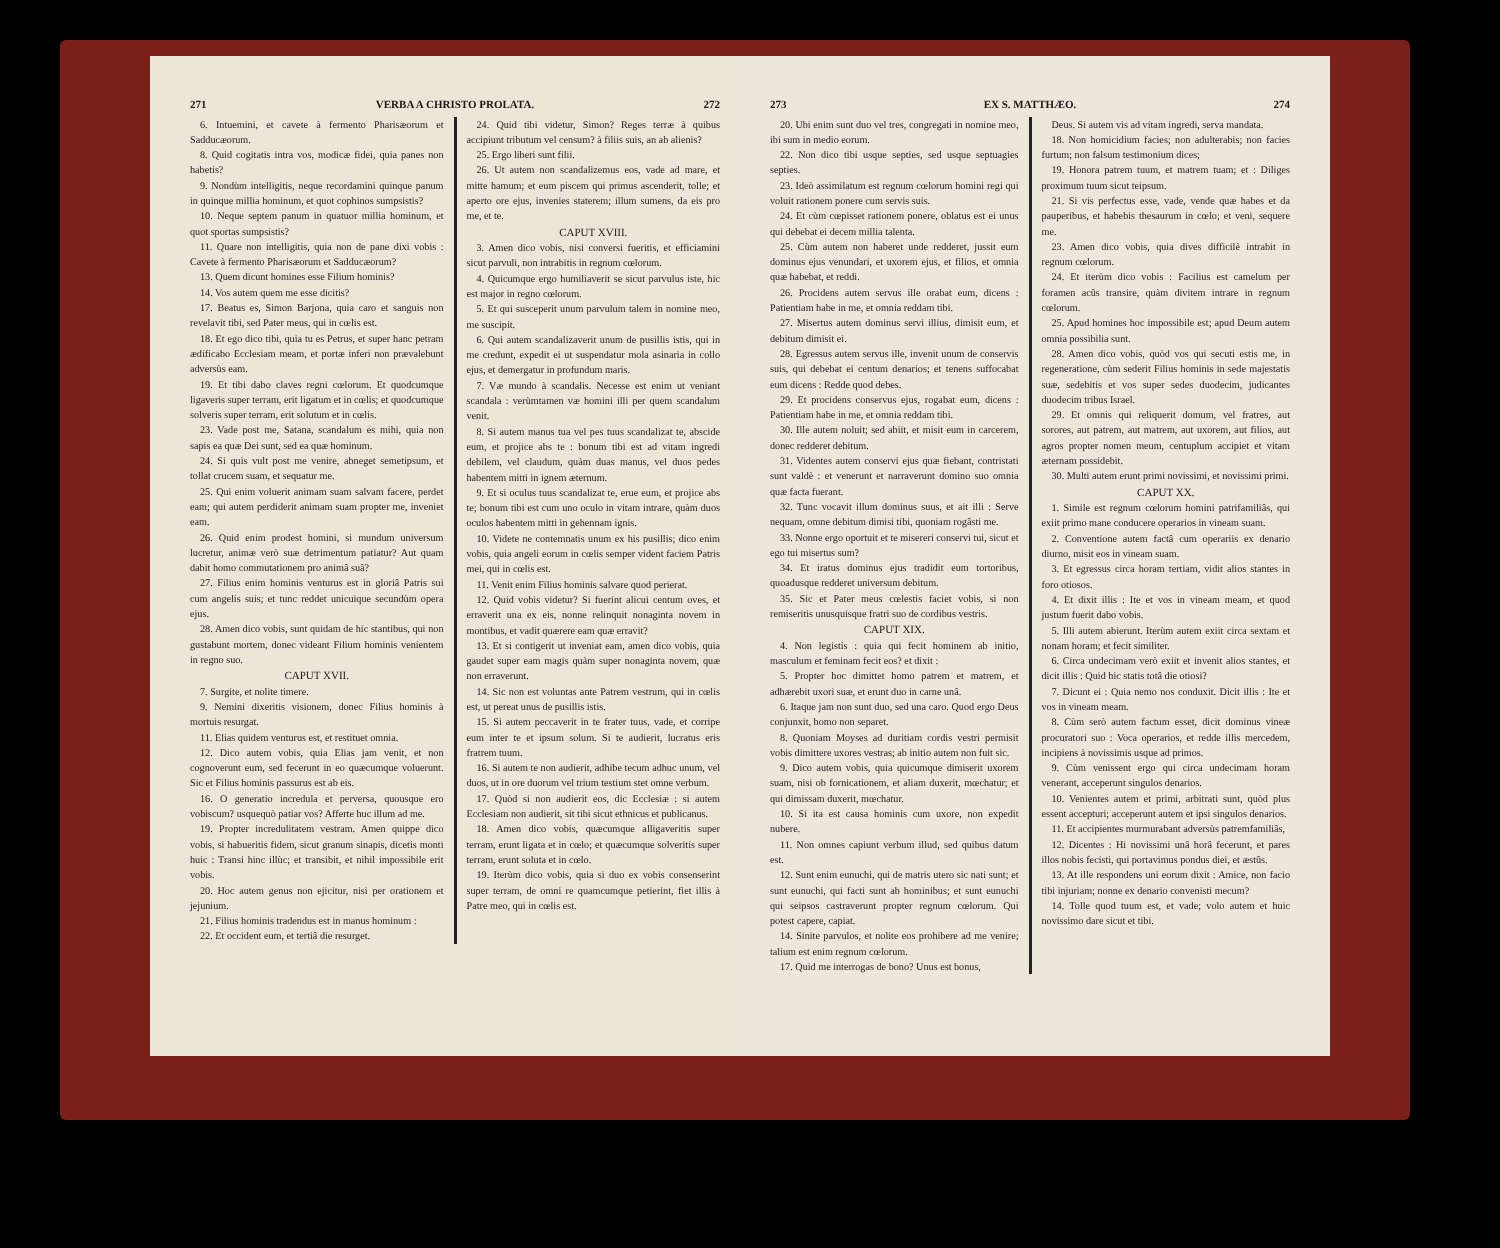271 VERBA A CHRISTO PROLATA. 272
6. Intuemini, et cavete à fermento Pharisæorum et Sadducæorum.
8. Quid cogitatis intra vos, modicæ fidei, quia panes non habetis?
9. Nondùm intelligitis, neque recordamini quinque panum in quinque millia hominum, et quot cophinos sumpsistis?
10. Neque septem panum in quatuor millia hominum, et quot sportas sumpsistis?
11. Quare non intelligitis, quia non de pane dixi vobis : Cavete à fermento Pharisæorum et Sadducæorum?
13. Quem dicunt homines esse Filium hominis?
14. Vos autem quem me esse dicitis?
17. Beatus es, Simon Barjona, quia caro et sanguis non revelavit tibi, sed Pater meus, qui in cœlis est.
18. Et ego dico tibi, quia tu es Petrus, et super hanc petram ædificabo Ecclesiam meam, et portæ inferi non prævalebunt adversùs eam.
19. Et tibi dabo claves regni cœlorum. Et quodcumque ligaveris super terram, erit ligatum et in cœlis; et quodcumque solveris super terram, erit solutum et in cœlis.
23. Vade post me, Satana, scandalum es mihi, quia non sapis ea quæ Dei sunt, sed ea quæ hominum.
24. Si quis vult post me venire, abneget semetipsum, et tollat crucem suam, et sequatur me.
25. Qui enim voluerit animam suam salvam facere, perdet eam; qui autem perdiderit animam suam propter me, inveniet eam.
26. Quid enim prodest homini, si mundum universum lucretur, animæ verò suæ detrimentum patiatur? Aut quam dabit homo commutationem pro animâ suâ?
27. Filius enim hominis venturus est in gloriâ Patris sui cum angelis suis; et tunc reddet unicuique secundùm opera ejus.
28. Amen dico vobis, sunt quidam de hic stantibus, qui non gustabunt mortem, donec videant Filium hominis venientem in regno suo.
CAPUT XVII.
7. Surgite, et nolite timere.
9. Nemini dixeritis visionem, donec Filius hominis à mortuis resurgat.
11. Elias quidem venturus est, et restituet omnia.
12. Dico autem vobis, quia Elias jam venit, et non cognoverunt eum, sed fecerunt in eo quæcumque voluerunt. Sic et Filius hominis passurus est ab eis.
16. O generatio incredula et perversa, quousque ero vobiscum? usquequò patiar vos? Afferte huc illum ad me.
19. Propter incredulitatem vestram. Amen quippe dico vobis, si habueritis fidem, sicut granum sinapis, dicetis monti huic : Transi hinc illùc; et transibit, et nihil impossibile erit vobis.
20. Hoc autem genus non ejicitur, nisi per orationem et jejunium.
21. Filius hominis tradendus est in manus hominum :
22. Et occident eum, et tertiâ die resurget.
24. Quid tibi videtur, Simon? Reges terræ à quibus accipiunt tributum vel censum? à filiis suis, an ab alienis?
25. Ergo liberi sunt filii.
26. Ut autem non scandalizemus eos, vade ad mare, et mitte hamum; et eum piscem qui primus ascenderit, tolle; et aperto ore ejus, invenies staterem; illum sumens, da eis pro me, et te.
CAPUT XVIII.
3. Amen dico vobis, nisi conversi fueritis, et efficiamini sicut parvuli, non intrabitis in regnum cœlorum.
4. Quicumque ergo humiliaverit se sicut parvulus iste, hic est major in regno cœlorum.
5. Et qui susceperit unum parvulum talem in nomine meo, me suscipit.
6. Qui autem scandalizaverit unum de pusillis istis, qui in me credunt, expedit ei ut suspendatur mola asinaria in collo ejus, et demergatur in profundum maris.
7. Væ mundo à scandalis. Necesse est enim ut veniant scandala : verùmtamen væ homini illi per quem scandalum venit.
8. Si autem manus tua vel pes tuus scandalizat te, abscide eum, et projice abs te : bonum tibi est ad vitam ingredi debilem, vel claudum, quàm duas manus, vel duos pedes habentem mitti in ignem æternum.
9. Et si oculus tuus scandalizat te, erue eum, et projice abs te; bonum tibi est cum uno oculo in vitam intrare, quàm duos oculos habentem mitti in gehennam ignis.
10. Videte ne contemnatis unum ex his pusillis; dico enim vobis, quia angeli eorum in cœlis semper vident faciem Patris mei, qui in cœlis est.
11. Venit enim Filius hominis salvare quod perierat.
12. Quid vobis videtur? Si fuerint alicui centum oves, et erraverit una ex eis, nonne relinquit nonaginta novem in montibus, et vadit quærere eam quæ erravit?
13. Et si contigerit ut inveniat eam, amen dico vobis, quia gaudet super eam magis quàm super nonaginta novem, quæ non erraverunt.
14. Sic non est voluntas ante Patrem vestrum, qui in cœlis est, ut pereat unus de pusillis istis.
15. Si autem peccaverit in te frater tuus, vade, et corripe eum inter te et ipsum solum. Si te audierit, lucratus eris fratrem tuum.
16. Si autem te non audierit, adhibe tecum adhuc unum, vel duos, ut in ore duorum vel trium testium stet omne verbum.
17. Quòd si non audierit eos, dic Ecclesiæ : si autem Ecclesiam non audierit, sit tibi sicut ethnicus et publicanus.
18. Amen dico vobis, quæcumque alligaveritis super terram, erunt ligata et in cœlo; et quæcumque solveritis super terram, erunt soluta et in cœlo.
19. Iterùm dico vobis, quia si duo ex vobis consenserint super terram, de omni re quamcumque petierint, fiet illis à Patre meo, qui in cœlis est.
273 EX S. MATTHÆO. 274
20. Ubi enim sunt duo vel tres, congregati in nomine meo, ibi sum in medio eorum.
22. Non dico tibi usque septies, sed usque septuagies septies.
23. Ideò assimilatum est regnum cœlorum homini regi qui voluit rationem ponere cum servis suis.
24. Et cùm cœpisset rationem ponere, oblatus est ei unus qui debebat ei decem millia talenta.
25. Cùm autem non haberet unde redderet, jussit eum dominus ejus venundari, et uxorem ejus, et filios, et omnia quæ habebat, et reddi.
26. Procidens autem servus ille orabat eum, dicens : Patientiam habe in me, et omnia reddam tibi.
27. Misertus autem dominus servi illius, dimisit eum, et debitum dimisit ei.
28. Egressus autem servus ille, invenit unum de conservis suis, qui debebat ei centum denarios; et tenens suffocabat eum dicens : Redde quod debes.
29. Et procidens conservus ejus, rogabat eum, dicens : Patientiam habe in me, et omnia reddam tibi.
30. Ille autem noluit; sed abiit, et misit eum in carcerem, donec redderet debitum.
31. Videntes autem conservi ejus quæ fiebant, contristati sunt valdè : et venerunt et narraverunt domino suo omnia quæ facta fuerant.
32. Tunc vocavit illum dominus suus, et ait illi : Serve nequam, omne debitum dimisi tibi, quoniam rogâsti me.
33. Nonne ergo oportuit et te misereri conservi tui, sicut et ego tui misertus sum?
34. Et iratus dominus ejus tradidit eum tortoribus, quoadusque redderet universum debitum.
35. Sic et Pater meus cœlestis faciet vobis, si non remiseritis unusquisque fratri suo de cordibus vestris.
CAPUT XIX.
4. Non legistis : quia qui fecit hominem ab initio, masculum et feminam fecit eos? et dixit :
5. Propter hoc dimittet homo patrem et matrem, et adhærebit uxori suæ, et erunt duo in carne unâ.
6. Itaque jam non sunt duo, sed una caro. Quod ergo Deus conjunxit, homo non separet.
8. Quoniam Moyses ad duritiam cordis vestri permisit vobis dimittere uxores vestras; ab initio autem non fuit sic.
9. Dico autem vobis, quia quicumque dimiserit uxorem suam, nisi ob fornicationem, et aliam duxerit, mœchatur; et qui dimissam duxerit, mœchatur.
10. Si ita est causa hominis cum uxore, non expedit nubere.
11. Non omnes capiunt verbum illud, sed quibus datum est.
12. Sunt enim eunuchi, qui de matris utero sic nati sunt; et sunt eunuchi, qui facti sunt ab hominibus; et sunt eunuchi qui seipsos castraverunt propter regnum cœlorum. Qui potest capere, capiat.
14. Sinite parvulos, et nolite eos prohibere ad me venire; talium est enim regnum cœlorum.
17. Quid me interrogas de bono? Unus est bonus,
Deus. Si autem vis ad vitam ingredi, serva mandata.
18. Non homicidium facies; non adulterabis; non facies furtum; non falsum testimonium dices;
19. Honora patrem tuum, et matrem tuam; et : Diliges proximum tuum sicut teipsum.
21. Si vis perfectus esse, vade, vende quæ habes et da pauperibus, et habebis thesaurum in cœlo; et veni, sequere me.
23. Amen dico vobis, quia dives difficilè intrabit in regnum cœlorum.
24. Et iterùm dico vobis : Facilius est camelum per foramen acûs transire, quàm divitem intrare in regnum cœlorum.
25. Apud homines hoc impossibile est; apud Deum autem omnia possibilia sunt.
28. Amen dico vobis, quòd vos qui secuti estis me, in regeneratione, cùm sederit Filius hominis in sede majestatis suæ, sedebitis et vos super sedes duodecim, judicantes duodecim tribus Israel.
29. Et omnis qui reliquerit domum, vel fratres, aut sorores, aut patrem, aut matrem, aut uxorem, aut filios, aut agros propter nomen meum, centuplum accipiet et vitam æternam possidebit.
30. Multi autem erunt primi novissimi, et novissimi primi.
CAPUT XX.
1. Simile est regnum cœlorum homini patrifamiliâs, qui exiit primo mane conducere operarios in vineam suam.
2. Conventione autem factâ cum operariis ex denario diurno, misit eos in vineam suam.
3. Et egressus circa horam tertiam, vidit alios stantes in foro otiosos.
4. Et dixit illis : Ite et vos in vineam meam, et quod justum fuerit dabo vobis.
5. Illi autem abierunt. Iterùm autem exiit circa sextam et nonam horam; et fecit similiter.
6. Circa undecimam verò exiit et invenit alios stantes, et dicit illis : Quid hic statis totâ die otiosi?
7. Dicunt ei : Quia nemo nos conduxit. Dicit illis : Ite et vos in vineam meam.
8. Cùm serò autem factum esset, dicit dominus vineæ procuratori suo : Voca operarios, et redde illis mercedem, incipiens à novissimis usque ad primos.
9. Cùm venissent ergo qui circa undecimam horam venerant, acceperunt singulos denarios.
10. Venientes autem et primi, arbitrati sunt, quòd plus essent accepturi; acceperunt autem et ipsi singulos denarios.
11. Et accipientes murmurabant adversùs patremfamiliâs,
12. Dicentes : Hi novissimi unâ horâ fecerunt, et pares illos nobis fecisti, qui portavimus pondus diei, et æstûs.
13. At ille respondens uni eorum dixit : Amice, non facio tibi injuriam; nonne ex denario convenisti mecum?
14. Tolle quod tuum est, et vade; volo autem et huic novissimo dare sicut et tibi.